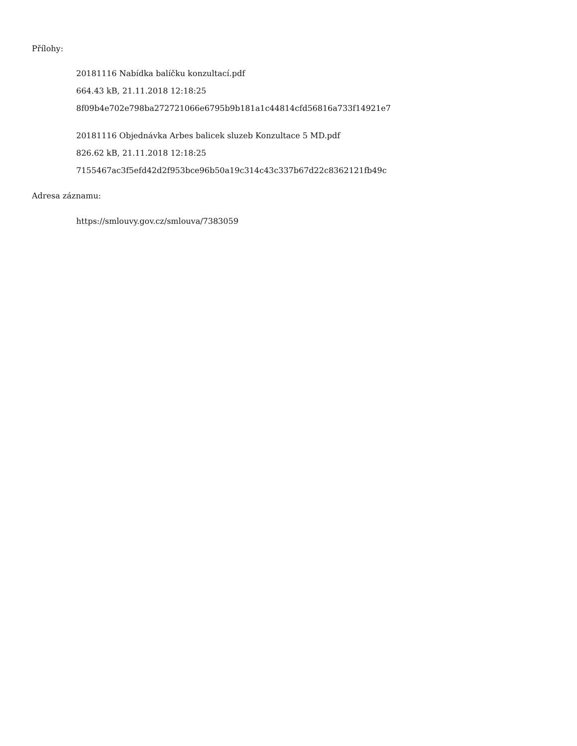Přílohy:
20181116 Nabídka balíčku konzultací.pdf
664.43 kB, 21.11.2018 12:18:25
8f09b4e702e798ba272721066e6795b9b181a1c44814cfd56816a733f14921e7
20181116 Objednávka Arbes balicek sluzeb Konzultace 5 MD.pdf
826.62 kB, 21.11.2018 12:18:25
7155467ac3f5efd42d2f953bce96b50a19c314c43c337b67d22c8362121fb49c
Adresa záznamu:
https://smlouvy.gov.cz/smlouva/7383059